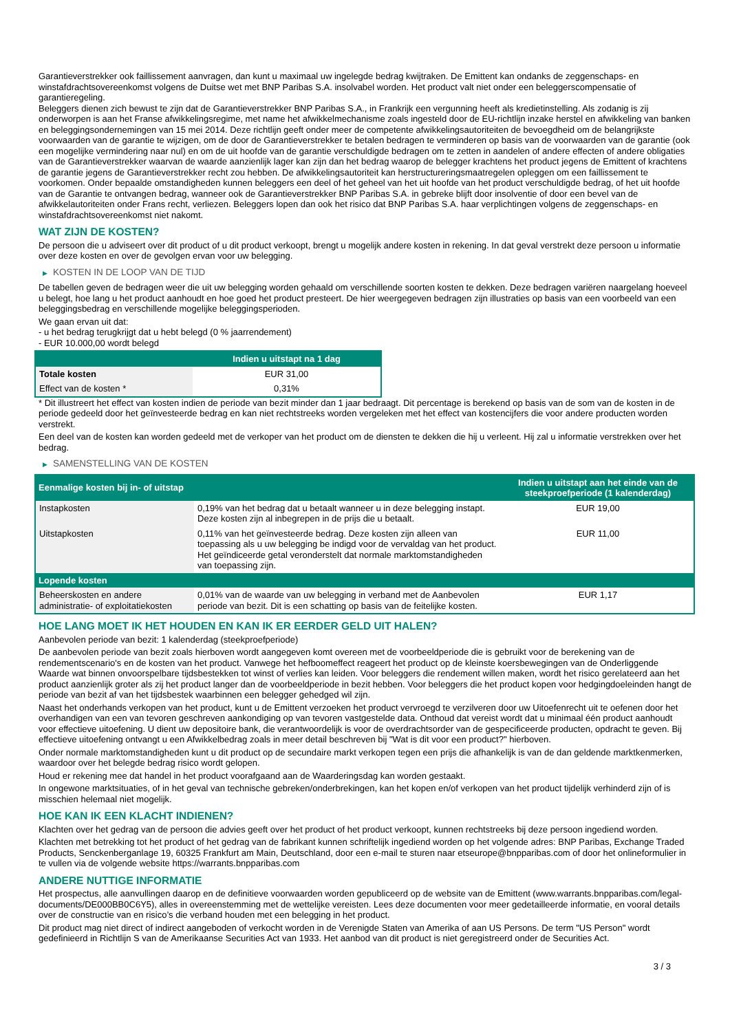Garantieverstrekker ook faillissement aanvragen, dan kunt u maximaal uw ingelegde bedrag kwijtraken. De Emittent kan ondanks de zeggenschaps- en winstafdrachtsovereenkomst volgens de Duitse wet met BNP Paribas S.A. insolvabel worden. Het product valt niet onder een beleggerscompensatie of garantieregeling.
Beleggers dienen zich bewust te zijn dat de Garantieverstrekker BNP Paribas S.A., in Frankrijk een vergunning heeft als kredietinstelling. Als zodanig is zij onderworpen is aan het Franse afwikkelingsregime, met name het afwikkelmechanisme zoals ingesteld door de EU-richtlijn inzake herstel en afwikkeling van banken en beleggingsondernemingen van 15 mei 2014. Deze richtlijn geeft onder meer de competente afwikkelingsautoriteiten de bevoegdheid om de belangrijkste voorwaarden van de garantie te wijzigen, om de door de Garantieverstrekker te betalen bedragen te verminderen op basis van de voorwaarden van de garantie (ook een mogelijke vermindering naar nul) en om de uit hoofde van de garantie verschuldigde bedragen om te zetten in aandelen of andere effecten of andere obligaties van de Garantieverstrekker waarvan de waarde aanzienlijk lager kan zijn dan het bedrag waarop de belegger krachtens het product jegens de Emittent of krachtens de garantie jegens de Garantieverstrekker recht zou hebben. De afwikkelingsautoriteit kan herstructureringsmaatregelen opleggen om een faillissement te voorkomen. Onder bepaalde omstandigheden kunnen beleggers een deel of het geheel van het uit hoofde van het product verschuldigde bedrag, of het uit hoofde van de Garantie te ontvangen bedrag, wanneer ook de Garantieverstrekker BNP Paribas S.A. in gebreke blijft door insolventie of door een bevel van de afwikkelautoriteiten onder Frans recht, verliezen. Beleggers lopen dan ook het risico dat BNP Paribas S.A. haar verplichtingen volgens de zeggenschaps- en winstafdrachtsovereenkomst niet nakomt.
WAT ZIJN DE KOSTEN?
De persoon die u adviseert over dit product of u dit product verkoopt, brengt u mogelijk andere kosten in rekening. In dat geval verstrekt deze persoon u informatie over deze kosten en over de gevolgen ervan voor uw belegging.
▶ KOSTEN IN DE LOOP VAN DE TIJD
De tabellen geven de bedragen weer die uit uw belegging worden gehaald om verschillende soorten kosten te dekken. Deze bedragen variëren naargelang hoeveel u belegt, hoe lang u het product aanhoudt en hoe goed het product presteert. De hier weergegeven bedragen zijn illustraties op basis van een voorbeeld van een beleggingsbedrag en verschillende mogelijke beleggingsperioden.
We gaan ervan uit dat:
- u het bedrag terugkrijgt dat u hebt belegd (0 % jaarrendement)
- EUR 10.000,00 wordt belegd
| | Indien u uitstapt na 1 dag |
| --- | --- |
| Totale kosten | EUR 31,00 |
| Effect van de kosten * | 0,31% |
* Dit illustreert het effect van kosten indien de periode van bezit minder dan 1 jaar bedraagt. Dit percentage is berekend op basis van de som van de kosten in de periode gedeeld door het geïnvesteerde bedrag en kan niet rechtstreeks worden vergeleken met het effect van kostencijfers die voor andere producten worden verstrekt.
Een deel van de kosten kan worden gedeeld met de verkoper van het product om de diensten te dekken die hij u verleent. Hij zal u informatie verstrekken over het bedrag.
▶ SAMENSTELLING VAN DE KOSTEN
| Eenmalige kosten bij in- of uitstap | | Indien u uitstapt aan het einde van de steekproefperiode (1 kalenderdag) |
| --- | --- | --- |
| Instapkosten | 0,19% van het bedrag dat u betaalt wanneer u in deze belegging instapt. Deze kosten zijn al inbegrepen in de prijs die u betaalt. | EUR 19,00 |
| Uitstapkosten | 0,11% van het geïnvesteerde bedrag. Deze kosten zijn alleen van toepassing als u uw belegging be indigd voor de vervaldag van het product. Het geïndiceerde getal veronderstelt dat normale marktomstandigheden van toepassing zijn. | EUR 11,00 |
| Lopende kosten | | |
| Beheerskosten en andere administratie- of exploitatiekosten | 0,01% van de waarde van uw belegging in verband met de Aanbevolen periode van bezit. Dit is een schatting op basis van de feitelijke kosten. | EUR 1,17 |
HOE LANG MOET IK HET HOUDEN EN KAN IK ER EERDER GELD UIT HALEN?
Aanbevolen periode van bezit: 1 kalenderdag (steekproefperiode)
De aanbevolen periode van bezit zoals hierboven wordt aangegeven komt overeen met de voorbeeldperiode die is gebruikt voor de berekening van de rendementscenario's en de kosten van het product. Vanwege het hefboomeffect reageert het product op de kleinste koersbewegingen van de Onderliggende Waarde wat binnen onvoorspelbare tijdsbestekken tot winst of verlies kan leiden. Voor beleggers die rendement willen maken, wordt het risico gerelateerd aan het product aanzienlijk groter als zij het product langer dan de voorbeeldperiode in bezit hebben. Voor beleggers die het product kopen voor hedgingdoeleinden hangt de periode van bezit af van het tijdsbestek waarbinnen een belegger gehedged wil zijn.
Naast het onderhands verkopen van het product, kunt u de Emittent verzoeken het product vervroegd te verzilveren door uw Uitoefenrecht uit te oefenen door het overhandigen van een van tevoren geschreven aankondiging op van tevoren vastgestelde data. Onthoud dat vereist wordt dat u minimaal één product aanhoudt voor effectieve uitoefening. U dient uw depositoire bank, die verantwoordelijk is voor de overdrachtsorder van de gespecificeerde producten, opdracht te geven. Bij effectieve uitoefening ontvangt u een Afwikkelbedrag zoals in meer detail beschreven bij "Wat is dit voor een product?" hierboven.
Onder normale marktomstandigheden kunt u dit product op de secundaire markt verkopen tegen een prijs die afhankelijk is van de dan geldende marktkenmerken, waardoor over het belegde bedrag risico wordt gelopen.
Houd er rekening mee dat handel in het product voorafgaand aan de Waarderingsdag kan worden gestaakt.
In ongewone marktsituaties, of in het geval van technische gebreken/onderbrekingen, kan het kopen en/of verkopen van het product tijdelijk verhinderd zijn of is misschien helemaal niet mogelijk.
HOE KAN IK EEN KLACHT INDIENEN?
Klachten over het gedrag van de persoon die advies geeft over het product of het product verkoopt, kunnen rechtstreeks bij deze persoon ingediend worden.
Klachten met betrekking tot het product of het gedrag van de fabrikant kunnen schriftelijk ingediend worden op het volgende adres: BNP Paribas, Exchange Traded Products, Senckenberganlage 19, 60325 Frankfurt am Main, Deutschland, door een e-mail te sturen naar etseurope@bnpparibas.com of door het onlineformulier in te vullen via de volgende website https://warrants.bnpparibas.com
ANDERE NUTTIGE INFORMATIE
Het prospectus, alle aanvullingen daarop en de definitieve voorwaarden worden gepubliceerd op de website van de Emittent (www.warrants.bnpparibas.com/legal-documents/DE000BB0C6Y5), alles in overeenstemming met de wettelijke vereisten. Lees deze documenten voor meer gedetailleerde informatie, en vooral details over de constructie van en risico’s die verband houden met een belegging in het product.
Dit product mag niet direct of indirect aangeboden of verkocht worden in de Verenigde Staten van Amerika of aan US Persons. De term "US Person" wordt gedefinieerd in Richtlijn S van de Amerikaanse Securities Act van 1933. Het aanbod van dit product is niet geregistreerd onder de Securities Act.
3 / 3